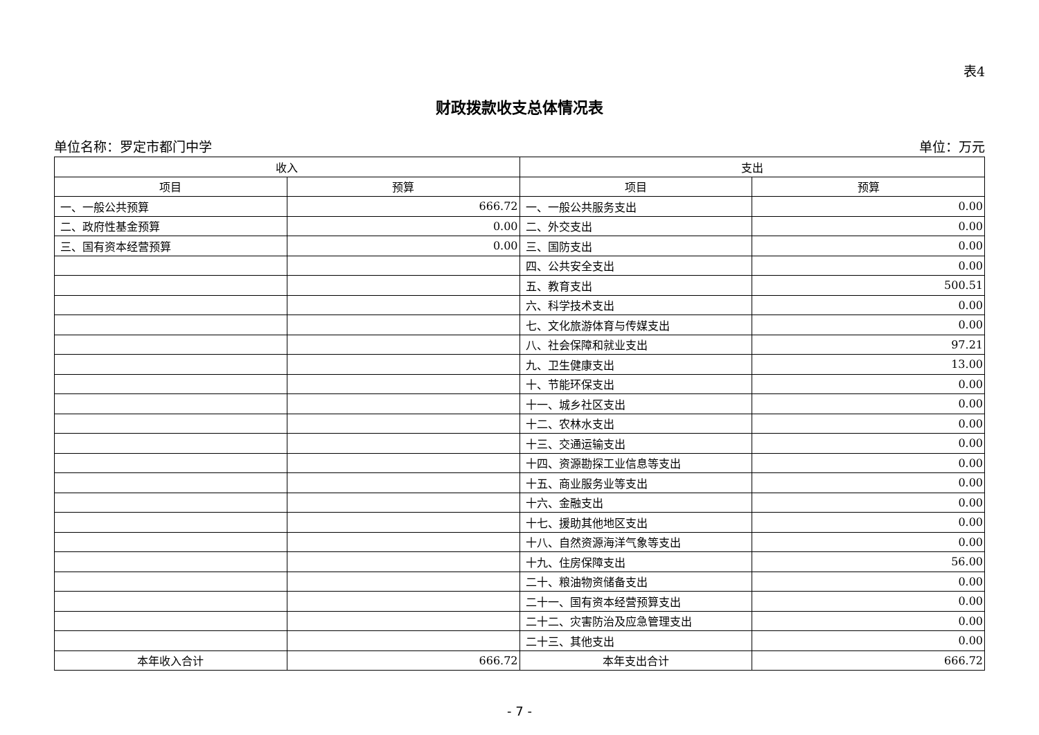表4
财政拨款收支总体情况表
单位名称：罗定市都门中学 单位：万元
| 收入 | | 支出 | |
| --- | --- | --- | --- |
| 项目 | 预算 | 项目 | 预算 |
| 一、一般公共预算 | 666.72 | 一、一般公共服务支出 | 0.00 |
| 二、政府性基金预算 | 0.00 | 二、外交支出 | 0.00 |
| 三、国有资本经营预算 | 0.00 | 三、国防支出 | 0.00 |
| | | 四、公共安全支出 | 0.00 |
| | | 五、教育支出 | 500.51 |
| | | 六、科学技术支出 | 0.00 |
| | | 七、文化旅游体育与传媒支出 | 0.00 |
| | | 八、社会保障和就业支出 | 97.21 |
| | | 九、卫生健康支出 | 13.00 |
| | | 十、节能环保支出 | 0.00 |
| | | 十一、城乡社区支出 | 0.00 |
| | | 十二、农林水支出 | 0.00 |
| | | 十三、交通运输支出 | 0.00 |
| | | 十四、资源勘探工业信息等支出 | 0.00 |
| | | 十五、商业服务业等支出 | 0.00 |
| | | 十六、金融支出 | 0.00 |
| | | 十七、援助其他地区支出 | 0.00 |
| | | 十八、自然资源海洋气象等支出 | 0.00 |
| | | 十九、住房保障支出 | 56.00 |
| | | 二十、粮油物资储备支出 | 0.00 |
| | | 二十一、国有资本经营预算支出 | 0.00 |
| | | 二十二、灾害防治及应急管理支出 | 0.00 |
| | | 二十三、其他支出 | 0.00 |
| 本年收入合计 | 666.72 | 本年支出合计 | 666.72 |
- 7 -